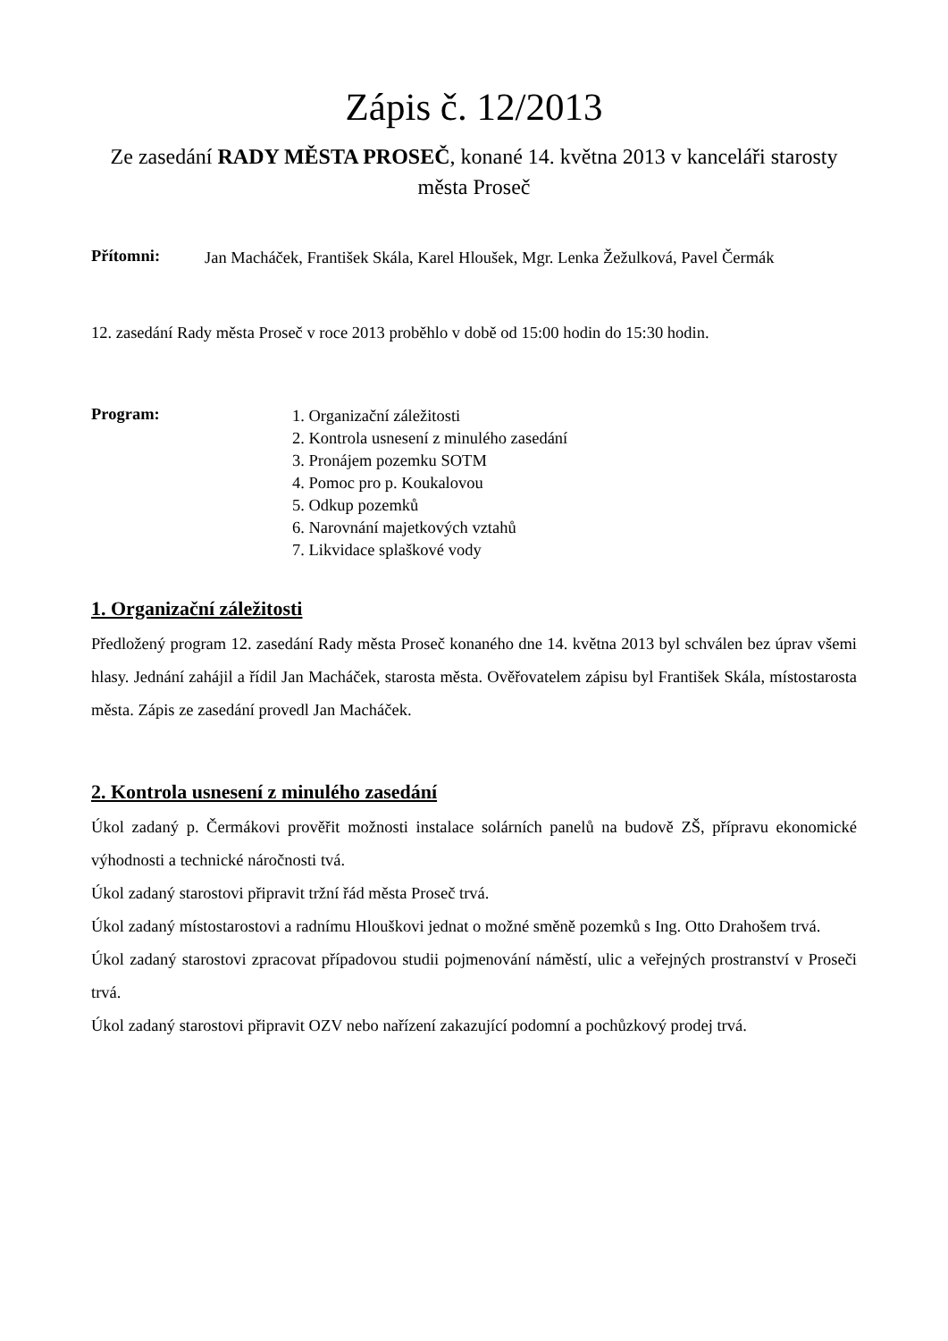Zápis č. 12/2013
Ze zasedání RADY MĚSTA PROSEČ, konané 14. května 2013 v kanceláři starosty
města Proseč
Přítomni:
Jan Macháček, František Skála, Karel Hloušek, Mgr. Lenka Žežulková, Pavel Čermák
12. zasedání Rady města Proseč v roce 2013 proběhlo v době od 15:00 hodin do 15:30 hodin.
Program:
1. Organizační záležitosti
2. Kontrola usnesení z minulého zasedání
3. Pronájem pozemku SOTM
4. Pomoc pro p. Koukalovou
5. Odkup pozemků
6. Narovnání majetkových vztahů
7. Likvidace splaškové vody
1. Organizační záležitosti
Předložený program 12. zasedání Rady města Proseč konaného dne 14. května 2013 byl schválen bez úprav všemi hlasy. Jednání zahájil a řídil Jan Macháček, starosta města. Ověřovatelem zápisu byl František Skála, místostarosta města. Zápis ze zasedání provedl Jan Macháček.
2. Kontrola usnesení z minulého zasedání
Úkol zadaný p. Čermákovi prověřit možnosti instalace solárních panelů na budově ZŠ, přípravu ekonomické výhodnosti a technické náročnosti tvá.
Úkol zadaný starostovi připravit tržní řád města Proseč trvá.
Úkol zadaný místostarostovi a radnímu Hlouškovi jednat o možné směně pozemků s Ing. Otto Drahošem trvá.
Úkol zadaný starostovi zpracovat případovou studii pojmenování náměstí, ulic a veřejných prostranství v Proseči trvá.
Úkol zadaný starostovi připravit OZV nebo nařízení zakazující podomní a pochůzkový prodej trvá.